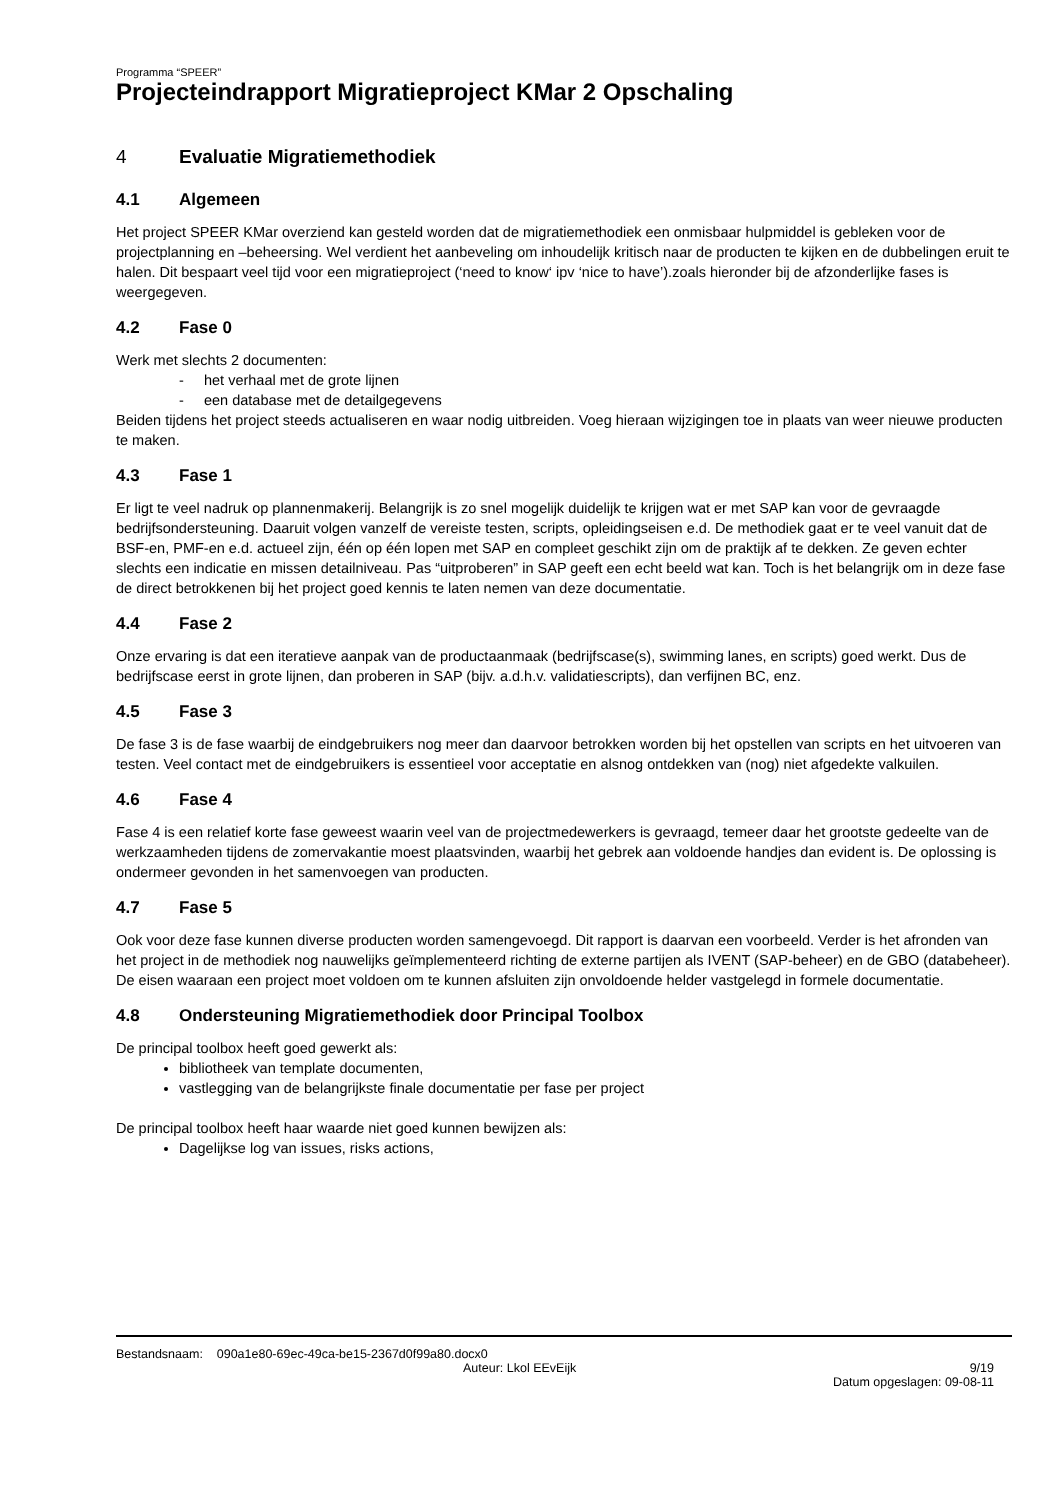Programma “SPEER”
Projecteindrapport Migratieproject KMar 2 Opschaling
4 Evaluatie Migratiemethodiek
4.1 Algemeen
Het project SPEER KMar overziend kan gesteld worden dat de migratiemethodiek een onmisbaar hulpmiddel is gebleken voor de projectplanning en –beheersing. Wel verdient het aanbeveling om inhoudelijk kritisch naar de producten te kijken en de dubbelingen eruit te halen. Dit bespaart veel tijd voor een migratieproject (‘need to know‘ ipv ‘nice to have’).zoals hieronder bij de afzonderlijke fases is weergegeven.
4.2 Fase 0
Werk met slechts 2 documenten:
- het verhaal met de grote lijnen
- een database met de detailgegevens
Beiden tijdens het project steeds actualiseren en waar nodig uitbreiden. Voeg hieraan wijzigingen toe in plaats van weer nieuwe producten te maken.
4.3 Fase 1
Er ligt te veel nadruk op plannenmakerij. Belangrijk is zo snel mogelijk duidelijk te krijgen wat er met SAP kan voor de gevraagde bedrijfsondersteuning. Daaruit volgen vanzelf de vereiste testen, scripts, opleidingseisen e.d. De methodiek gaat er te veel vanuit dat de BSF-en, PMF-en e.d. actueel zijn, één op één lopen met SAP en compleet geschikt zijn om de praktijk af te dekken. Ze geven echter slechts een indicatie en missen detailniveau. Pas “uitproberen” in SAP geeft een echt beeld wat kan. Toch is het belangrijk om in deze fase de direct betrokkenen bij het project goed kennis te laten nemen van deze documentatie.
4.4 Fase 2
Onze ervaring is dat een iteratieve aanpak van de productaanmaak (bedrijfscase(s), swimming lanes, en scripts) goed werkt. Dus de bedrijfscase eerst in grote lijnen, dan proberen in SAP (bijv. a.d.h.v. validatiescripts), dan verfijnen BC, enz.
4.5 Fase 3
De fase 3 is de fase waarbij de eindgebruikers nog meer dan daarvoor betrokken worden bij het opstellen van scripts en het uitvoeren van testen. Veel contact met de eindgebruikers is essentieel voor acceptatie en alsnog ontdekken van (nog) niet afgedekte valkuilen.
4.6 Fase 4
Fase 4 is een relatief korte fase geweest waarin veel van de projectmedewerkers is gevraagd, temeer daar het grootste gedeelte van de werkzaamheden tijdens de zomervakantie moest plaatsvinden, waarbij het gebrek aan voldoende handjes dan evident is. De oplossing is ondermeer gevonden in het samenvoegen van producten.
4.7 Fase 5
Ook voor deze fase kunnen diverse producten worden samengevoegd. Dit rapport is daarvan een voorbeeld. Verder is het afronden van het project in de methodiek nog nauwelijks geïmplementeerd richting de externe partijen als IVENT (SAP-beheer) en de GBO (databeheer). De eisen waaraan een project moet voldoen om te kunnen afsluiten zijn onvoldoende helder vastgelegd in formele documentatie.
4.8 Ondersteuning Migratiemethodiek door Principal Toolbox
De principal toolbox heeft goed gewerkt als:
bibliotheek van template documenten,
vastlegging van de belangrijkste finale documentatie per fase per project
De principal toolbox heeft haar waarde niet goed kunnen bewijzen als:
Dagelijkse log van issues, risks actions,
Bestandsnaam: 090a1e80-69ec-49ca-be15-2367d0f99a80.docx0
Auteur: Lkol EEvEijk 9/19
Datum opgeslagen: 09-08-11